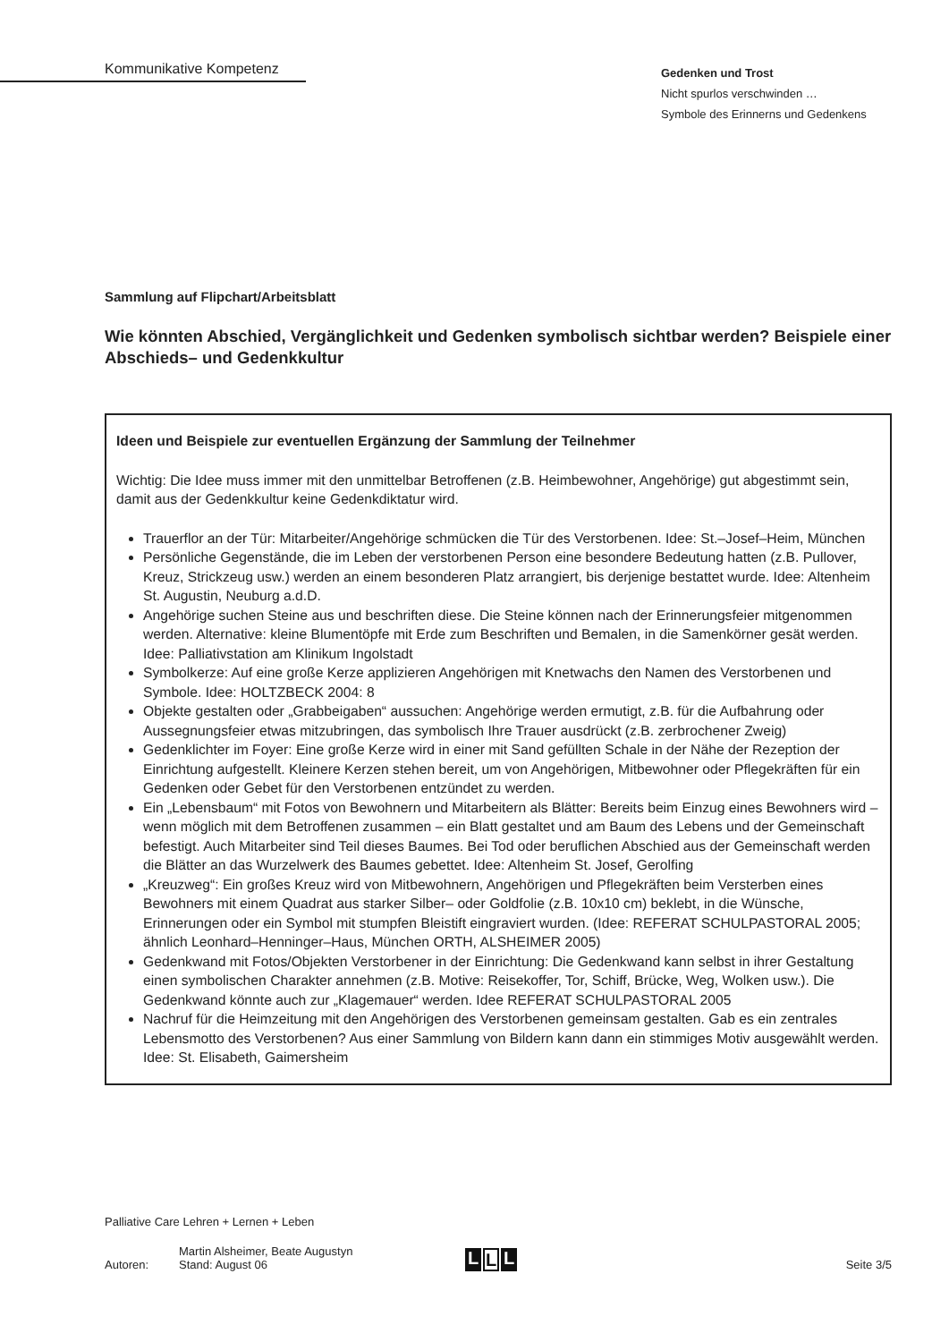Kommunikative Kompetenz
Gedenken und Trost
Nicht spurlos verschwinden …
Symbole des Erinnerns und Gedenkens
Sammlung auf Flipchart/Arbeitsblatt
Wie könnten Abschied, Vergänglichkeit und Gedenken symbolisch sichtbar werden? Beispiele einer Abschieds– und Gedenkkultur
Ideen und Beispiele zur eventuellen Ergänzung der Sammlung der Teilnehmer
Wichtig: Die Idee muss immer mit den unmittelbar Betroffenen (z.B. Heimbewohner, Angehörige) gut abgestimmt sein, damit aus der Gedenkkultur keine Gedenkdiktatur wird.
Trauerflor an der Tür: Mitarbeiter/Angehörige schmücken die Tür des Verstorbenen. Idee: St.–Josef–Heim, München
Persönliche Gegenstände, die im Leben der verstorbenen Person eine besondere Bedeutung hatten (z.B. Pullover, Kreuz, Strickzeug usw.) werden an einem besonderen Platz arrangiert, bis derjenige bestattet wurde. Idee: Altenheim St. Augustin, Neuburg a.d.D.
Angehörige suchen Steine aus und beschriften diese. Die Steine können nach der Erinnerungsfeier mitgenommen werden. Alternative: kleine Blumentöpfe mit Erde zum Beschriften und Bemalen, in die Samenkörner gesät werden. Idee: Palliativstation am Klinikum Ingolstadt
Symbolkerze: Auf eine große Kerze applizieren Angehörigen mit Knetwachs den Namen des Verstorbenen und Symbole. Idee: HOLTZBECK 2004: 8
Objekte gestalten oder „Grabbeigaben“ aussuchen: Angehörige werden ermutigt, z.B. für die Aufbahrung oder Aussegnungsfeier etwas mitzubringen, das symbolisch Ihre Trauer ausdrückt (z.B. zerbrochener Zweig)
Gedenklichter im Foyer: Eine große Kerze wird in einer mit Sand gefüllten Schale in der Nähe der Rezeption der Einrichtung aufgestellt. Kleinere Kerzen stehen bereit, um von Angehörigen, Mitbewohner oder Pflegekräften für ein Gedenken oder Gebet für den Verstorbenen entzündet zu werden.
Ein „Lebensbaum“ mit Fotos von Bewohnern und Mitarbeitern als Blätter: Bereits beim Einzug eines Bewohners wird – wenn möglich mit dem Betroffenen zusammen – ein Blatt gestaltet und am Baum des Lebens und der Gemeinschaft befestigt. Auch Mitarbeiter sind Teil dieses Baumes. Bei Tod oder beruflichen Abschied aus der Gemeinschaft werden die Blätter an das Wurzelwerk des Baumes gebettet. Idee: Altenheim St. Josef, Gerolfing
„Kreuzweg“: Ein großes Kreuz wird von Mitbewohnern, Angehörigen und Pflegekräften beim Versterben eines Bewohners mit einem Quadrat aus starker Silber– oder Goldfolie (z.B. 10x10 cm) beklebt, in die Wünsche, Erinnerungen oder ein Symbol mit stumpfen Bleistift eingraviert wurden. (Idee: REFERAT SCHULPASTORAL 2005; ähnlich Leonhard–Henninger–Haus, München ORTH, ALSHEIMER 2005)
Gedenkwand mit Fotos/Objekten Verstorbener in der Einrichtung: Die Gedenkwand kann selbst in ihrer Gestaltung einen symbolischen Charakter annehmen (z.B. Motive: Reisekoffer, Tor, Schiff, Brücke, Weg, Wolken usw.). Die Gedenkwand könnte auch zur „Klagemauer“ werden. Idee REFERAT SCHULPASTORAL 2005
Nachruf für die Heimzeitung mit den Angehörigen des Verstorbenen gemeinsam gestalten. Gab es ein zentrales Lebensmotto des Verstorbenen? Aus einer Sammlung von Bildern kann dann ein stimmiges Motiv ausgewählt werden. Idee: St. Elisabeth, Gaimersheim
Palliative Care Lehren + Lernen + Leben
Autoren:
Martin Alsheimer, Beate Augustyn
Stand: August 06
L L L
Seite 3/5